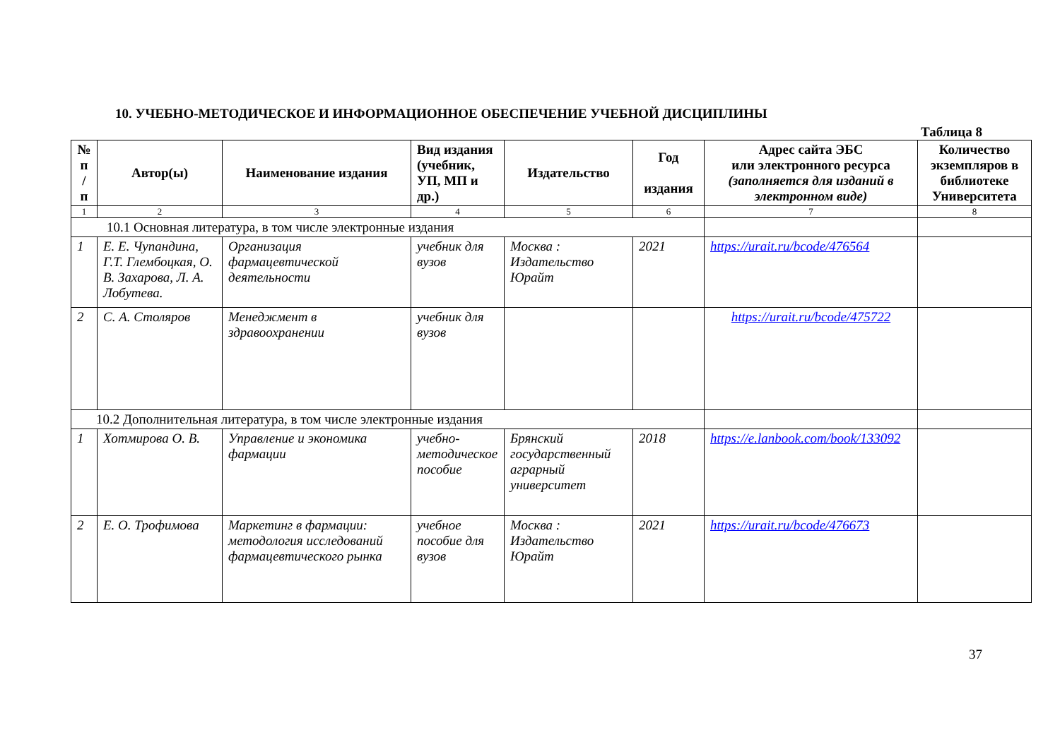10. УЧЕБНО-МЕТОДИЧЕСКОЕ И ИНФОРМАЦИОННОЕ ОБЕСПЕЧЕНИЕ УЧЕБНОЙ ДИСЦИПЛИНЫ
Таблица 8
| № п / п | Автор(ы) | Наименование издания | Вид издания (учебник, УП, МП и др.) | Издательство | Год издания | Адрес сайта ЭБС или электронного ресурса (заполняется для изданий в электронном виде) | Количество экземпляров в библиотеке Университета |
| --- | --- | --- | --- | --- | --- | --- | --- |
| 1 | 2 | 3 | 4 | 5 | 6 | 7 | 8 |
| 10.1 Основная литература, в том числе электронные издания | | | | | | | |
| 1 | Е. Е. Чупандина, Г.Т. Глембоцкая, О. В. Захарова, Л. А. Лобутева. | Организация фармацевтической деятельности | учебник для вузов | Москва : Издательство Юрайт | 2021 | https://urait.ru/bcode/476564 | |
| 2 | С. А. Столяров | Менеджмент в здравоохранении | учебник для вузов | | | https://urait.ru/bcode/475722 | |
| 10.2 Дополнительная литература, в том числе электронные издания | | | | | | | |
| 1 | Хотмирова О. В. | Управление и экономика фармации | учебно-методическое пособие | Брянский государственный аграрный университет | 2018 | https://e.lanbook.com/book/133092 | |
| 2 | Е. О. Трофимова | Маркетинг в фармации: методология исследований фармацевтического рынка | учебное пособие для вузов | Москва : Издательство Юрайт | 2021 | https://urait.ru/bcode/476673 | |
37